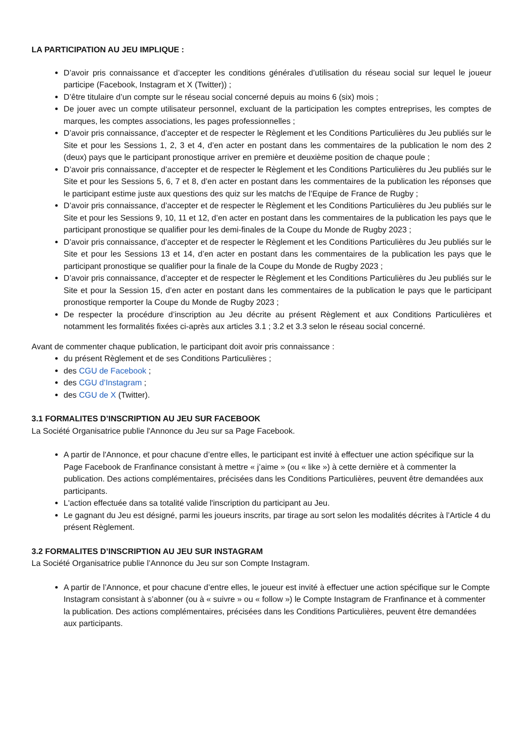LA PARTICIPATION AU JEU IMPLIQUE :
D’avoir pris connaissance et d’accepter les conditions générales d’utilisation du réseau social sur lequel le joueur participe (Facebook, Instagram et X (Twitter)) ;
D’être titulaire d’un compte sur le réseau social concerné depuis au moins 6 (six) mois ;
De jouer avec un compte utilisateur personnel, excluant de la participation les comptes entreprises, les comptes de marques, les comptes associations, les pages professionnelles ;
D’avoir pris connaissance, d’accepter et de respecter le Règlement et les Conditions Particulières du Jeu publiés sur le Site et pour les Sessions 1, 2, 3 et 4, d’en acter en postant dans les commentaires de la publication le nom des 2 (deux) pays que le participant pronostique arriver en première et deuxième position de chaque poule ;
D’avoir pris connaissance, d’accepter et de respecter le Règlement et les Conditions Particulières du Jeu publiés sur le Site et pour les Sessions 5, 6, 7 et 8, d’en acter en postant dans les commentaires de la publication les réponses que le participant estime juste aux questions des quiz sur les matchs de l’Equipe de France de Rugby ;
D’avoir pris connaissance, d’accepter et de respecter le Règlement et les Conditions Particulières du Jeu publiés sur le Site et pour les Sessions 9, 10, 11 et 12, d’en acter en postant dans les commentaires de la publication les pays que le participant pronostique se qualifier pour les demi-finales de la Coupe du Monde de Rugby 2023 ;
D’avoir pris connaissance, d’accepter et de respecter le Règlement et les Conditions Particulières du Jeu publiés sur le Site et pour les Sessions 13 et 14, d’en acter en postant dans les commentaires de la publication les pays que le participant pronostique se qualifier pour la finale de la Coupe du Monde de Rugby 2023 ;
D’avoir pris connaissance, d’accepter et de respecter le Règlement et les Conditions Particulières du Jeu publiés sur le Site et pour la Session 15, d’en acter en postant dans les commentaires de la publication le pays que le participant pronostique remporter la Coupe du Monde de Rugby 2023 ;
De respecter la procédure d’inscription au Jeu décrite au présent Règlement et aux Conditions Particulières et notamment les formalités fixées ci-après aux articles 3.1 ; 3.2 et 3.3 selon le réseau social concerné.
Avant de commenter chaque publication, le participant doit avoir pris connaissance :
du présent Règlement et de ses Conditions Particulières ;
des CGU de Facebook ;
des CGU d’Instagram ;
des CGU de X (Twitter).
3.1 FORMALITES D’INSCRIPTION AU JEU SUR FACEBOOK
La Société Organisatrice publie l'Annonce du Jeu sur sa Page Facebook.
A partir de l'Annonce, et pour chacune d’entre elles, le participant est invité à effectuer une action spécifique sur la Page Facebook de Franfinance consistant à mettre « j’aime » (ou « like ») à cette dernière et à commenter la publication. Des actions complémentaires, précisées dans les Conditions Particulières, peuvent être demandées aux participants.
L'action effectuée dans sa totalité valide l'inscription du participant au Jeu.
Le gagnant du Jeu est désigné, parmi les joueurs inscrits, par tirage au sort selon les modalités décrites à l’Article 4 du présent Règlement.
3.2 FORMALITES D’INSCRIPTION AU JEU SUR INSTAGRAM
La Société Organisatrice publie l’Annonce du Jeu sur son Compte Instagram.
A partir de l’Annonce, et pour chacune d’entre elles, le joueur est invité à effectuer une action spécifique sur le Compte Instagram consistant à s’abonner (ou à « suivre » ou « follow ») le Compte Instagram de Franfinance et à commenter la publication. Des actions complémentaires, précisées dans les Conditions Particulières, peuvent être demandées aux participants.